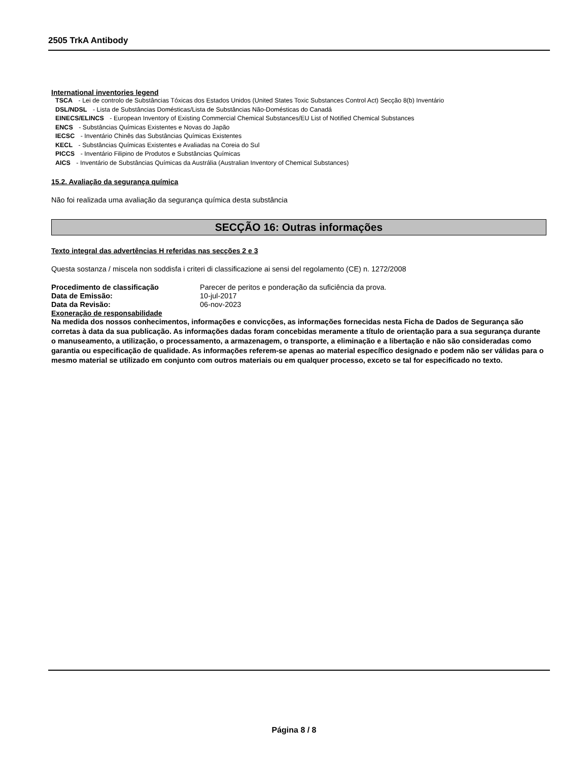2505 TrkA Antibody
International inventories legend
TSCA - Lei de controlo de Substâncias Tóxicas dos Estados Unidos (United States Toxic Substances Control Act) Secção 8(b) Inventário
DSL/NDSL - Lista de Substâncias Domésticas/Lista de Substâncias Não-Domésticas do Canadá
EINECS/ELINCS - European Inventory of Existing Commercial Chemical Substances/EU List of Notified Chemical Substances
ENCS - Substâncias Químicas Existentes e Novas do Japão
IECSC - Inventário Chinês das Substâncias Químicas Existentes
KECL - Substâncias Químicas Existentes e Avaliadas na Coreia do Sul
PICCS - Inventário Filipino de Produtos e Substâncias Químicas
AICS - Inventário de Substâncias Químicas da Austrália (Australian Inventory of Chemical Substances)
15.2. Avaliação da segurança química
Não foi realizada uma avaliação da segurança química desta substância
SECÇÃO 16: Outras informações
Texto integral das advertências H referidas nas secções 2 e 3
Questa sostanza / miscela non soddisfa i criteri di classificazione ai sensi del regolamento (CE) n. 1272/2008
Procedimento de classificação Parecer de peritos e ponderação da suficiência da prova.
Data de Emissão: 10-jul-2017
Data da Revisão: 06-nov-2023
Exoneração de responsabilidade
Na medida dos nossos conhecimentos, informações e convicções, as informações fornecidas nesta Ficha de Dados de Segurança são corretas à data da sua publicação. As informações dadas foram concebidas meramente a título de orientação para a sua segurança durante o manuseamento, a utilização, o processamento, a armazenagem, o transporte, a eliminação e a libertação e não são consideradas como garantia ou especificação de qualidade. As informações referem-se apenas ao material específico designado e podem não ser válidas para o mesmo material se utilizado em conjunto com outros materiais ou em qualquer processo, exceto se tal for especificado no texto.
Página 8 / 8